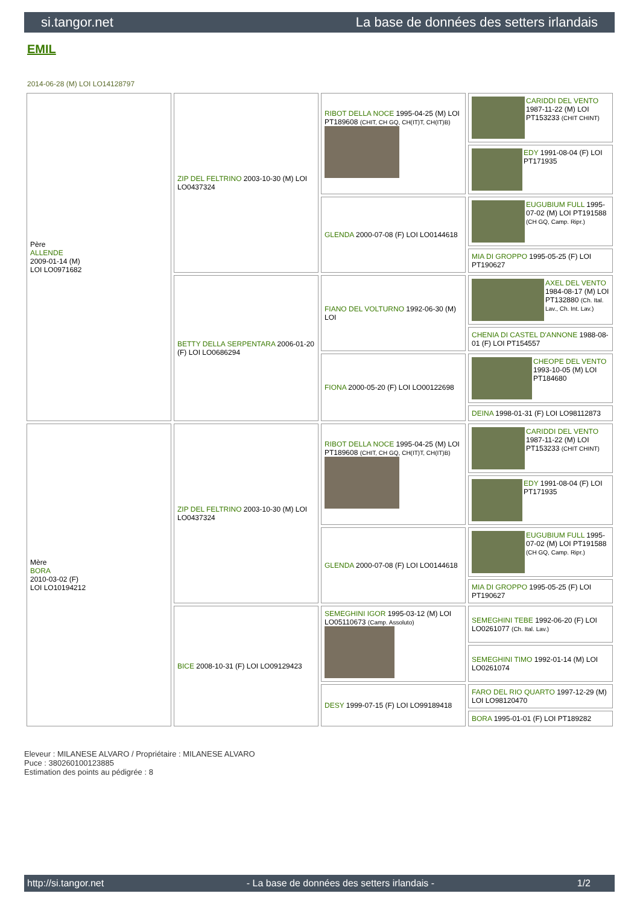si.tangor.net La base de données des setters irlandais
EMIL
2014-06-28 (M) LOI LO14128797
| Père ALLENDE 2009-01-14 (M) LOI LO0971682 | ZIP DEL FELTRINO 2003-10-30 (M) LOI LO0437324 | RIBOT DELLA NOCE 1995-04-25 (M) LOI PT189608 (CHIT, CH GQ, CH(IT)T, CH(IT)B) | CARIDDI DEL VENTO 1987-11-22 (M) LOI PT153233 (CHIT CHINT) |
| | | | EDY 1991-08-04 (F) LOI PT171935 |
| | | GLENDA 2000-07-08 (F) LOI LO0144618 | EUGUBIUM FULL 1995-07-02 (M) LOI PT191588 (CH GQ, Camp. Ripr.) |
| | | | MIA DI GROPPO 1995-05-25 (F) LOI PT190627 |
| | BETTY DELLA SERPENTARA 2006-01-20 (F) LOI LO0686294 | FIANO DEL VOLTURNO 1992-06-30 (M) LOI | AXEL DEL VENTO 1984-08-17 (M) LOI PT132880 (Ch. Ital. Lav., Ch. Int. Lav.) |
| | | | CHENIA DI CASTEL D'ANNONE 1988-08-01 (F) LOI PT154557 |
| | | FIONA 2000-05-20 (F) LOI LO00122698 | CHEOPE DEL VENTO 1993-10-05 (M) LOI PT184680 |
| | | | DEINA 1998-01-31 (F) LOI LO98112873 |
| Mère BORA 2010-03-02 (F) LOI LO10194212 | ZIP DEL FELTRINO 2003-10-30 (M) LOI LO0437324 | RIBOT DELLA NOCE 1995-04-25 (M) LOI PT189608 (CHIT, CH GQ, CH(IT)T, CH(IT)B) | CARIDDI DEL VENTO 1987-11-22 (M) LOI PT153233 (CHIT CHINT) |
| | | | EDY 1991-08-04 (F) LOI PT171935 |
| | | GLENDA 2000-07-08 (F) LOI LO0144618 | EUGUBIUM FULL 1995-07-02 (M) LOI PT191588 (CH GQ, Camp. Ripr.) |
| | | | MIA DI GROPPO 1995-05-25 (F) LOI PT190627 |
| | BICE 2008-10-31 (F) LOI LO09129423 | SEMEGHINI IGOR 1995-03-12 (M) LOI LO05110673 (Camp. Assoluto) | SEMEGHINI TEBE 1992-06-20 (F) LOI LO0261077 (Ch. Ital. Lav.) |
| | | | SEMEGHINI TIMO 1992-01-14 (M) LOI LO0261074 |
| | | DESY 1999-07-15 (F) LOI LO99189418 | FARO DEL RIO QUARTO 1997-12-29 (M) LOI LO98120470 |
| | | | BORA 1995-01-01 (F) LOI PT189282 |
Eleveur : MILANESE ALVARO / Propriétaire : MILANESE ALVARO
Puce : 380260100123885
Estimation des points au pédigrée : 8
http://si.tangor.net - La base de données des setters irlandais - 1/2